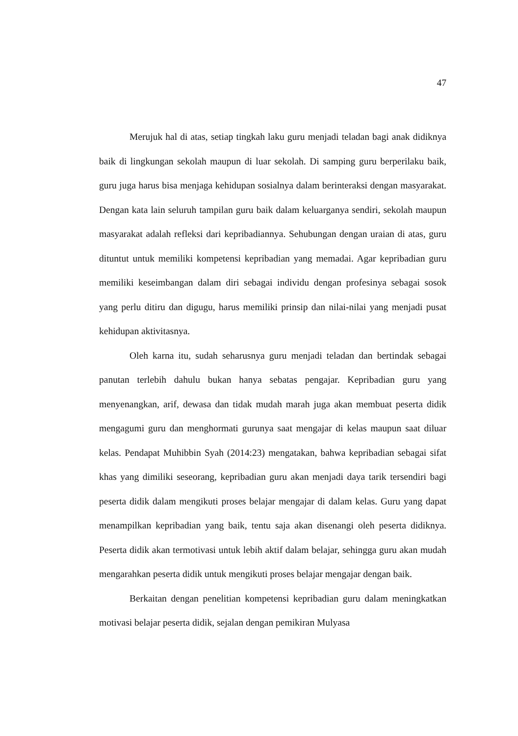47
Merujuk hal di atas, setiap tingkah laku guru menjadi teladan bagi anak didiknya baik di lingkungan sekolah maupun di luar sekolah. Di samping guru berperilaku baik, guru juga harus bisa menjaga kehidupan sosialnya dalam berinteraksi dengan masyarakat. Dengan kata lain seluruh tampilan guru baik dalam keluarganya sendiri, sekolah maupun masyarakat adalah refleksi dari kepribadiannya. Sehubungan dengan uraian di atas, guru dituntut untuk memiliki kompetensi kepribadian yang memadai. Agar kepribadian guru memiliki keseimbangan dalam diri sebagai individu dengan profesinya sebagai sosok yang perlu ditiru dan digugu, harus memiliki prinsip dan nilai-nilai yang menjadi pusat kehidupan aktivitasnya.
Oleh karna itu, sudah seharusnya guru menjadi teladan dan bertindak sebagai panutan terlebih dahulu bukan hanya sebatas pengajar. Kepribadian guru yang menyenangkan, arif, dewasa dan tidak mudah marah juga akan membuat peserta didik mengagumi guru dan menghormati gurunya saat mengajar di kelas maupun saat diluar kelas. Pendapat Muhibbin Syah (2014:23) mengatakan, bahwa kepribadian sebagai sifat khas yang dimiliki seseorang, kepribadian guru akan menjadi daya tarik tersendiri bagi peserta didik dalam mengikuti proses belajar mengajar di dalam kelas. Guru yang dapat menampilkan kepribadian yang baik, tentu saja akan disenangi oleh peserta didiknya. Peserta didik akan termotivasi untuk lebih aktif dalam belajar, sehingga guru akan mudah mengarahkan peserta didik untuk mengikuti proses belajar mengajar dengan baik.
Berkaitan dengan penelitian kompetensi kepribadian guru dalam meningkatkan motivasi belajar peserta didik, sejalan dengan pemikiran Mulyasa